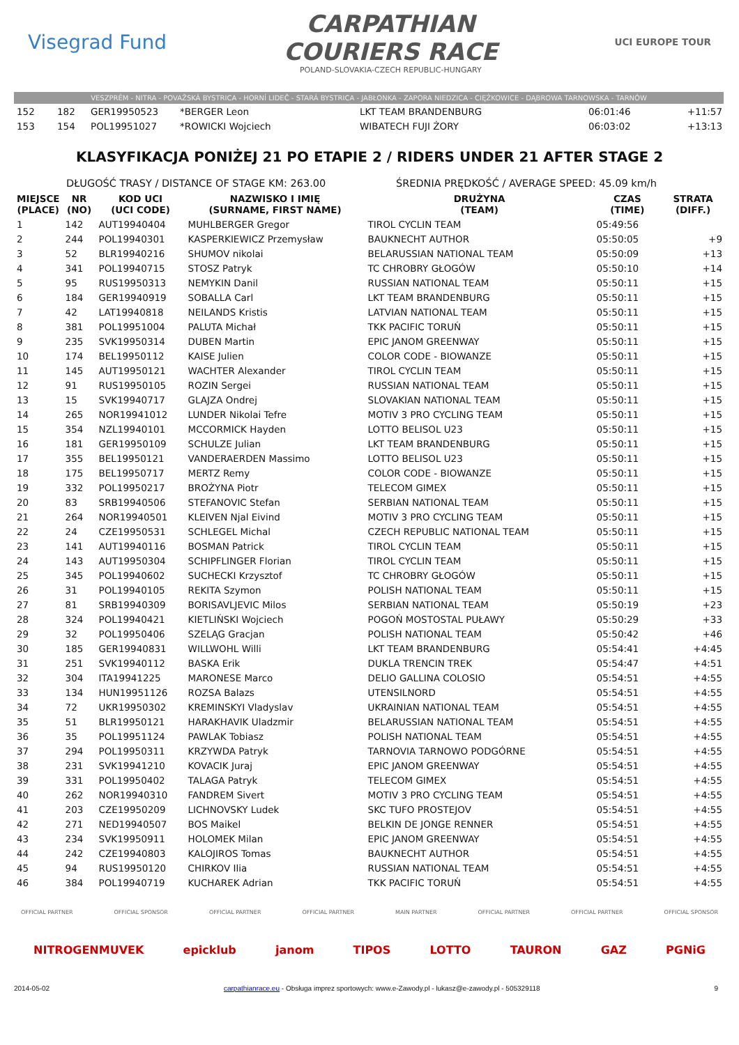Visegrad Fund
CARPATHIAN
COURIERS RACE
POLAND-SLOVAKIA-CZECH REPUBLIC-HUNGARY
UCI EUROPE TOUR
VESZPRÉM - NITRA - POVAŽSKÁ BYSTRICA - HORNÍ LIDEČ - STARÁ BYSTRICA - JABŁONKA - ZAPORA NIEDZICA - CIĘŻKOWICE - DĄBROWA TARNOWSKA - TARNÓW
| 152 | 182 | GER19950523 | *BERGER Leon | LKT TEAM BRANDENBURG | 06:01:46 | +11:57 |
| 153 | 154 | POL19951027 | *ROWICKI Wojciech | WIBATECH FUJI ŻORY | 06:03:02 | +13:13 |
KLASYFIKACJA PONIŻEJ 21 PO ETAPIE 2 / RIDERS UNDER 21 AFTER STAGE 2
DŁUGOŚĆ TRASY / DISTANCE OF STAGE KM: 263.00 ŚREDNIA PRĘDKOŚĆ / AVERAGE SPEED: 45.09 km/h
| MIEJSCE (PLACE) | NR (NO) | KOD UCI (UCI CODE) | NAZWISKO I IMIĘ (SURNAME, FIRST NAME) | DRUŻYNA (TEAM) | CZAS (TIME) | STRATA (DIFF.) |
| --- | --- | --- | --- | --- | --- | --- |
| 1 | 142 | AUT19940404 | MUHLBERGER Gregor | TIROL CYCLIN TEAM | 05:49:56 | |
| 2 | 244 | POL19940301 | KASPERKIEWICZ Przemysław | BAUKNECHT AUTHOR | 05:50:05 | +9 |
| 3 | 52 | BLR19940216 | SHUMOV nikolai | BELARUSSIAN NATIONAL TEAM | 05:50:09 | +13 |
| 4 | 341 | POL19940715 | STOSZ Patryk | TC CHROBRY GŁOGÓW | 05:50:10 | +14 |
| 5 | 95 | RUS19950313 | NEMYKIN Danil | RUSSIAN NATIONAL TEAM | 05:50:11 | +15 |
| 6 | 184 | GER19940919 | SOBALLA Carl | LKT TEAM BRANDENBURG | 05:50:11 | +15 |
| 7 | 42 | LAT19940818 | NEILANDS Kristis | LATVIAN NATIONAL TEAM | 05:50:11 | +15 |
| 8 | 381 | POL19951004 | PALUTA Michał | TKK PACIFIC TORUŃ | 05:50:11 | +15 |
| 9 | 235 | SVK19950314 | DUBEN Martin | EPIC JANOM GREENWAY | 05:50:11 | +15 |
| 10 | 174 | BEL19950112 | KAISE Julien | COLOR CODE - BIOWANZE | 05:50:11 | +15 |
| 11 | 145 | AUT19950121 | WACHTER Alexander | TIROL CYCLIN TEAM | 05:50:11 | +15 |
| 12 | 91 | RUS19950105 | ROZIN Sergei | RUSSIAN NATIONAL TEAM | 05:50:11 | +15 |
| 13 | 15 | SVK19940717 | GLAJZA Ondrej | SLOVAKIAN NATIONAL TEAM | 05:50:11 | +15 |
| 14 | 265 | NOR19941012 | LUNDER Nikolai Tefre | MOTIV 3 PRO CYCLING TEAM | 05:50:11 | +15 |
| 15 | 354 | NZL19940101 | MCCORMICK Hayden | LOTTO BELISOL U23 | 05:50:11 | +15 |
| 16 | 181 | GER19950109 | SCHULZE Julian | LKT TEAM BRANDENBURG | 05:50:11 | +15 |
| 17 | 355 | BEL19950121 | VANDERAERDEN Massimo | LOTTO BELISOL U23 | 05:50:11 | +15 |
| 18 | 175 | BEL19950717 | MERTZ Remy | COLOR CODE - BIOWANZE | 05:50:11 | +15 |
| 19 | 332 | POL19950217 | BROŻYNA Piotr | TELECOM GIMEX | 05:50:11 | +15 |
| 20 | 83 | SRB19940506 | STEFANOVIC Stefan | SERBIAN NATIONAL TEAM | 05:50:11 | +15 |
| 21 | 264 | NOR19940501 | KLEIVEN Njal Eivind | MOTIV 3 PRO CYCLING TEAM | 05:50:11 | +15 |
| 22 | 24 | CZE19950531 | SCHLEGEL Michal | CZECH REPUBLIC NATIONAL TEAM | 05:50:11 | +15 |
| 23 | 141 | AUT19940116 | BOSMAN Patrick | TIROL CYCLIN TEAM | 05:50:11 | +15 |
| 24 | 143 | AUT19950304 | SCHIPFLINGER Florian | TIROL CYCLIN TEAM | 05:50:11 | +15 |
| 25 | 345 | POL19940602 | SUCHECKI Krzysztof | TC CHROBRY GŁOGÓW | 05:50:11 | +15 |
| 26 | 31 | POL19940105 | REKITA Szymon | POLISH NATIONAL TEAM | 05:50:11 | +15 |
| 27 | 81 | SRB19940309 | BORISAVLJEVIC Milos | SERBIAN NATIONAL TEAM | 05:50:19 | +23 |
| 28 | 324 | POL19940421 | KIETLIŃSKI Wojciech | POGOŃ MOSTOSTAL PUŁAWY | 05:50:29 | +33 |
| 29 | 32 | POL19950406 | SZELĄG Gracjan | POLISH NATIONAL TEAM | 05:50:42 | +46 |
| 30 | 185 | GER19940831 | WILLWOHL Willi | LKT TEAM BRANDENBURG | 05:54:41 | +4:45 |
| 31 | 251 | SVK19940112 | BASKA Erik | DUKLA TRENCIN TREK | 05:54:47 | +4:51 |
| 32 | 304 | ITA19941225 | MARONESE Marco | DELIO GALLINA COLOSIO | 05:54:51 | +4:55 |
| 33 | 134 | HUN19951126 | ROZSA Balazs | UTENSILNORD | 05:54:51 | +4:55 |
| 34 | 72 | UKR19950302 | KREMINSKYI Vladyslav | UKRAINIAN NATIONAL TEAM | 05:54:51 | +4:55 |
| 35 | 51 | BLR19950121 | HARAKHAVIK Uladzmir | BELARUSSIAN NATIONAL TEAM | 05:54:51 | +4:55 |
| 36 | 35 | POL19951124 | PAWLAK Tobiasz | POLISH NATIONAL TEAM | 05:54:51 | +4:55 |
| 37 | 294 | POL19950311 | KRZYWDA Patryk | TARNOVIA TARNOWO PODGÓRNE | 05:54:51 | +4:55 |
| 38 | 231 | SVK19941210 | KOVACIK Juraj | EPIC JANOM GREENWAY | 05:54:51 | +4:55 |
| 39 | 331 | POL19950402 | TALAGA Patryk | TELECOM GIMEX | 05:54:51 | +4:55 |
| 40 | 262 | NOR19940310 | FANDREM Sivert | MOTIV 3 PRO CYCLING TEAM | 05:54:51 | +4:55 |
| 41 | 203 | CZE19950209 | LICHNOVSKY Ludek | SKC TUFO PROSTEJOV | 05:54:51 | +4:55 |
| 42 | 271 | NED19940507 | BOS Maikel | BELKIN DE JONGE RENNER | 05:54:51 | +4:55 |
| 43 | 234 | SVK19950911 | HOLOMEK Milan | EPIC JANOM GREENWAY | 05:54:51 | +4:55 |
| 44 | 242 | CZE19940803 | KALOJIROS Tomas | BAUKNECHT AUTHOR | 05:54:51 | +4:55 |
| 45 | 94 | RUS19950120 | CHIRKOV Ilia | RUSSIAN NATIONAL TEAM | 05:54:51 | +4:55 |
| 46 | 384 | POL19940719 | KUCHAREK Adrian | TKK PACIFIC TORUŃ | 05:54:51 | +4:55 |
OFFICIAL PARTNER OFFICIAL SPONSOR OFFICIAL PARTNER OFFICIAL PARTNER MAIN PARTNER OFFICIAL PARTNER OFFICIAL PARTNER OFFICIAL SPONSOR
NITROGENMUVEK epicklub janom TIPOS LOTTO TAURON GAZ PGNiG
2014-05-02 carpathianrace.eu - Obsługa imprez sportowych: www.e-Zawody.pl - lukasz@e-zawody.pl - 505329118 9